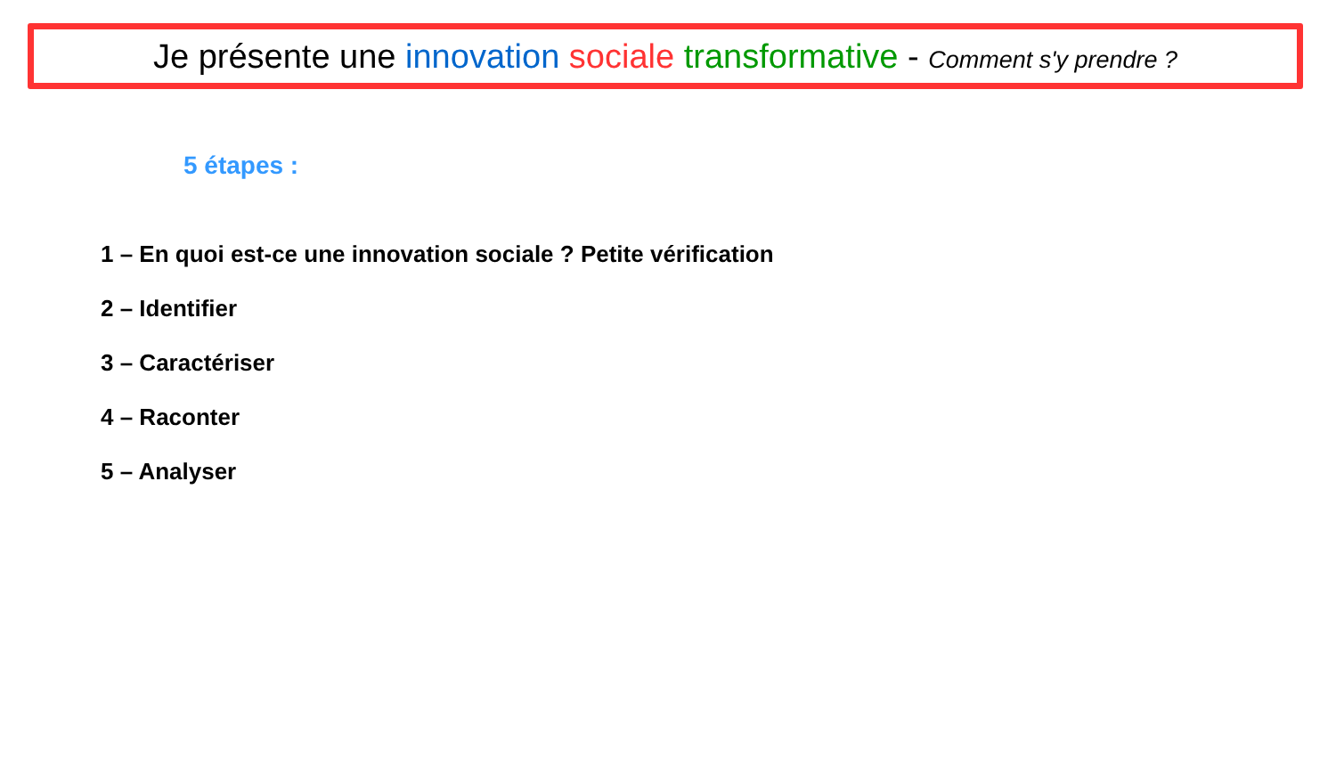Je présente une innovation sociale transformative - Comment s'y prendre ?
5 étapes :
1 – En quoi est-ce une innovation sociale ? Petite vérification
2 – Identifier
3 – Caractériser
4 – Raconter
5 – Analyser